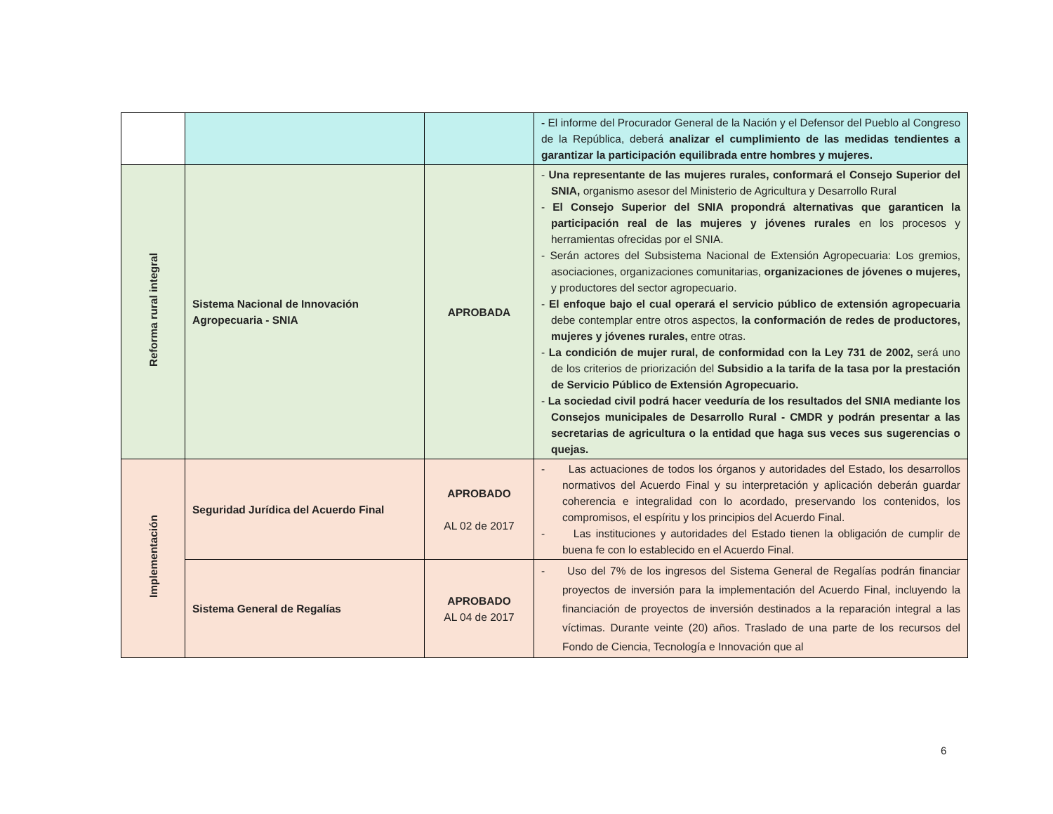| | | | - El informe del Procurador General de la Nación y el Defensor del Pueblo al Congreso de la República, deberá analizar el cumplimiento de las medidas tendientes a garantizar la participación equilibrada entre hombres y mujeres. |
| Reforma rural integral | Sistema Nacional de Innovación Agropecuaria - SNIA | APROBADA | - Una representante de las mujeres rurales, conformará el Consejo Superior del SNIA, organismo asesor del Ministerio de Agricultura y Desarrollo Rural - El Consejo Superior del SNIA propondrá alternativas que garanticen la participación real de las mujeres y jóvenes rurales en los procesos y herramientas ofrecidas por el SNIA. - Serán actores del Subsistema Nacional de Extensión Agropecuaria: Los gremios, asociaciones, organizaciones comunitarias, organizaciones de jóvenes o mujeres, y productores del sector agropecuario. - El enfoque bajo el cual operará el servicio público de extensión agropecuaria debe contemplar entre otros aspectos, la conformación de redes de productores, mujeres y jóvenes rurales, entre otras. - La condición de mujer rural, de conformidad con la Ley 731 de 2002, será uno de los criterios de priorización del Subsidio a la tarifa de la tasa por la prestación de Servicio Público de Extensión Agropecuario. - La sociedad civil podrá hacer veeduría de los resultados del SNIA mediante los Consejos municipales de Desarrollo Rural - CMDR y podrán presentar a las secretarias de agricultura o la entidad que haga sus veces sus sugerencias o quejas. |
| Implementación | Seguridad Jurídica del Acuerdo Final | APROBADO AL 02 de 2017 | - Las actuaciones de todos los órganos y autoridades del Estado, los desarrollos normativos del Acuerdo Final y su interpretación y aplicación deberán guardar coherencia e integralidad con lo acordado, preservando los contenidos, los compromisos, el espíritu y los principios del Acuerdo Final. - Las instituciones y autoridades del Estado tienen la obligación de cumplir de buena fe con lo establecido en el Acuerdo Final. |
| | Sistema General de Regalías | APROBADO AL 04 de 2017 | - Uso del 7% de los ingresos del Sistema General de Regalías podrán financiar proyectos de inversión para la implementación del Acuerdo Final, incluyendo la financiación de proyectos de inversión destinados a la reparación integral a las víctimas. Durante veinte (20) años. Traslado de una parte de los recursos del Fondo de Ciencia, Tecnología e Innovación que al |
6